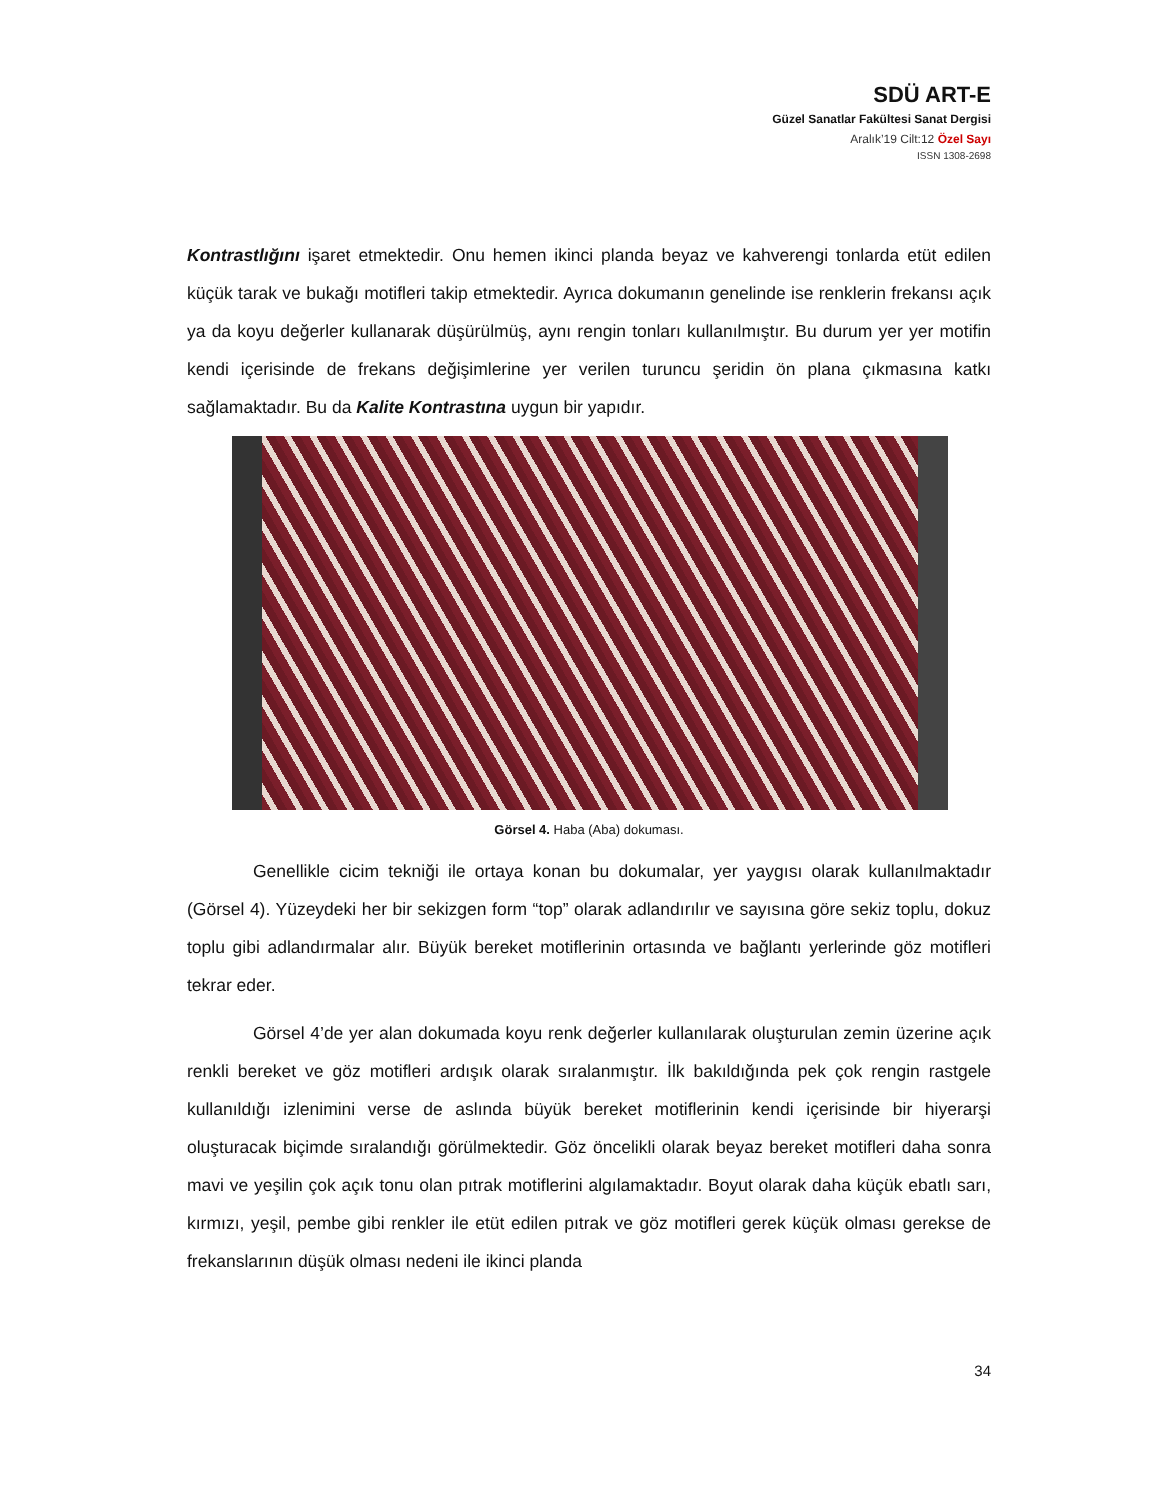SDÜ ART-E
Güzel Sanatlar Fakültesi Sanat Dergisi
Aralık’19 Cilt:12 Özel Sayı
ISSN 1308-2698
Kontrastlığını işaret etmektedir. Onu hemen ikinci planda beyaz ve kahverengi tonlarda etüt edilen küçük tarak ve bukağı motifleri takip etmektedir. Ayrıca dokumanın genelinde ise renklerin frekansı açık ya da koyu değerler kullanarak düşürülmüş, aynı rengin tonları kullanılmıştır. Bu durum yer yer motifin kendi içerisinde de frekans değişimlerine yer verilen turuncu şeridin ön plana çıkmasına katkı sağlamaktadır. Bu da Kalite Kontrastına uygun bir yapıdır.
Görsel 4. Haba (Aba) dokuması.
Genellikle cicim tekniği ile ortaya konan bu dokumalar, yer yaygısı olarak kullanılmaktadır (Görsel 4). Yüzeydeki her bir sekizgen form “top” olarak adlandırılır ve sayısına göre sekiz toplu, dokuz toplu gibi adlandırmalar alır. Büyük bereket motiflerinin ortasında ve bağlantı yerlerinde göz motifleri tekrar eder.
Görsel 4’de yer alan dokumada koyu renk değerler kullanılarak oluşturulan zemin üzerine açık renkli bereket ve göz motifleri ardışık olarak sıralanmıştır. İlk bakıldığında pek çok rengin rastgele kullanıldığı izlenimini verse de aslında büyük bereket motiflerinin kendi içerisinde bir hiyerarşi oluşturacak biçimde sıralandığı görülmektedir. Göz öncelikli olarak beyaz bereket motifleri daha sonra mavi ve yeşilin çok açık tonu olan pıtrak motiflerini algılamaktadır. Boyut olarak daha küçük ebatlı sarı, kırmızı, yeşil, pembe gibi renkler ile etüt edilen pıtrak ve göz motifleri gerek küçük olması gerekse de frekanslarının düşük olması nedeni ile ikinci planda
34